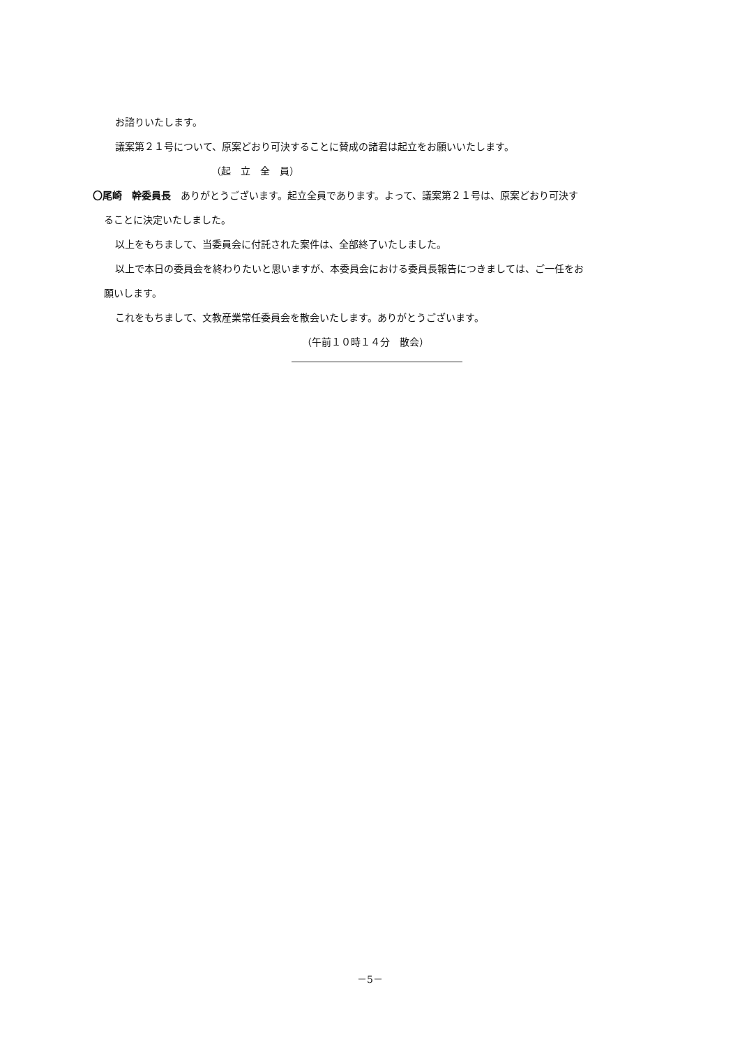お諮りいたします。
議案第２１号について、原案どおり可決することに賛成の諸君は起立をお願いいたします。
（起　立　全　員）
〇尾崎　幹委員長　ありがとうございます。起立全員であります。よって、議案第２１号は、原案どおり可決す
ることに決定いたしました。
以上をもちまして、当委員会に付託された案件は、全部終了いたしました。
以上で本日の委員会を終わりたいと思いますが、本委員会における委員長報告につきましては、ご一任をお
願いします。
これをもちまして、文教産業常任委員会を散会いたします。ありがとうございます。
（午前１０時１４分　散会）
－5－